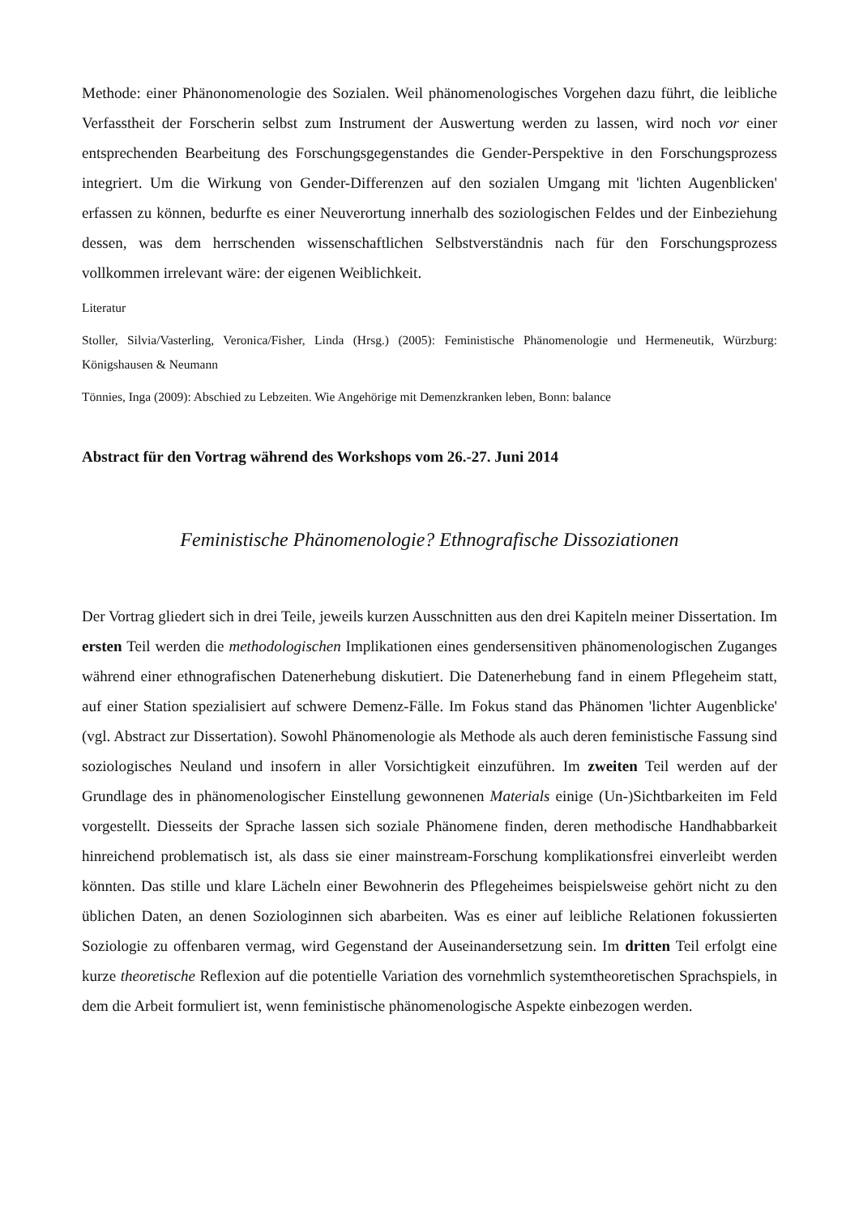Methode: einer Phänonomenologie des Sozialen. Weil phänomenologisches Vorgehen dazu führt, die leibliche Verfasstheit der Forscherin selbst zum Instrument der Auswertung werden zu lassen, wird noch vor einer entsprechenden Bearbeitung des Forschungsgegenstandes die Gender-Perspektive in den Forschungsprozess integriert. Um die Wirkung von Gender-Differenzen auf den sozialen Umgang mit 'lichten Augenblicken' erfassen zu können, bedurfte es einer Neuverortung innerhalb des soziologischen Feldes und der Einbeziehung dessen, was dem herrschenden wissenschaftlichen Selbstverständnis nach für den Forschungsprozess vollkommen irrelevant wäre: der eigenen Weiblichkeit.
Literatur
Stoller, Silvia/Vasterling, Veronica/Fisher, Linda (Hrsg.) (2005): Feministische Phänomenologie und Hermeneutik, Würzburg: Königshausen & Neumann
Tönnies, Inga (2009): Abschied zu Lebzeiten. Wie Angehörige mit Demenzkranken leben, Bonn: balance
Abstract für den Vortrag während des Workshops vom 26.-27. Juni 2014
Feministische Phänomenologie? Ethnografische Dissoziationen
Der Vortrag gliedert sich in drei Teile, jeweils kurzen Ausschnitten aus den drei Kapiteln meiner Dissertation. Im ersten Teil werden die methodologischen Implikationen eines gendersensitiven phänomenologischen Zuganges während einer ethnografischen Datenerhebung diskutiert. Die Datenerhebung fand in einem Pflegeheim statt, auf einer Station spezialisiert auf schwere Demenz-Fälle. Im Fokus stand das Phänomen 'lichter Augenblicke' (vgl. Abstract zur Dissertation). Sowohl Phänomenologie als Methode als auch deren feministische Fassung sind soziologisches Neuland und insofern in aller Vorsichtigkeit einzuführen. Im zweiten Teil werden auf der Grundlage des in phänomenologischer Einstellung gewonnenen Materials einige (Un-)Sichtbarkeiten im Feld vorgestellt. Diesseits der Sprache lassen sich soziale Phänomene finden, deren methodische Handhabbarkeit hinreichend problematisch ist, als dass sie einer mainstream-Forschung komplikationsfrei einverleibt werden könnten. Das stille und klare Lächeln einer Bewohnerin des Pflegeheimes beispielsweise gehört nicht zu den üblichen Daten, an denen Soziologinnen sich abarbeiten. Was es einer auf leibliche Relationen fokussierten Soziologie zu offenbaren vermag, wird Gegenstand der Auseinandersetzung sein. Im dritten Teil erfolgt eine kurze theoretische Reflexion auf die potentielle Variation des vornehmlich systemtheoretischen Sprachspiels, in dem die Arbeit formuliert ist, wenn feministische phänomenologische Aspekte einbezogen werden.